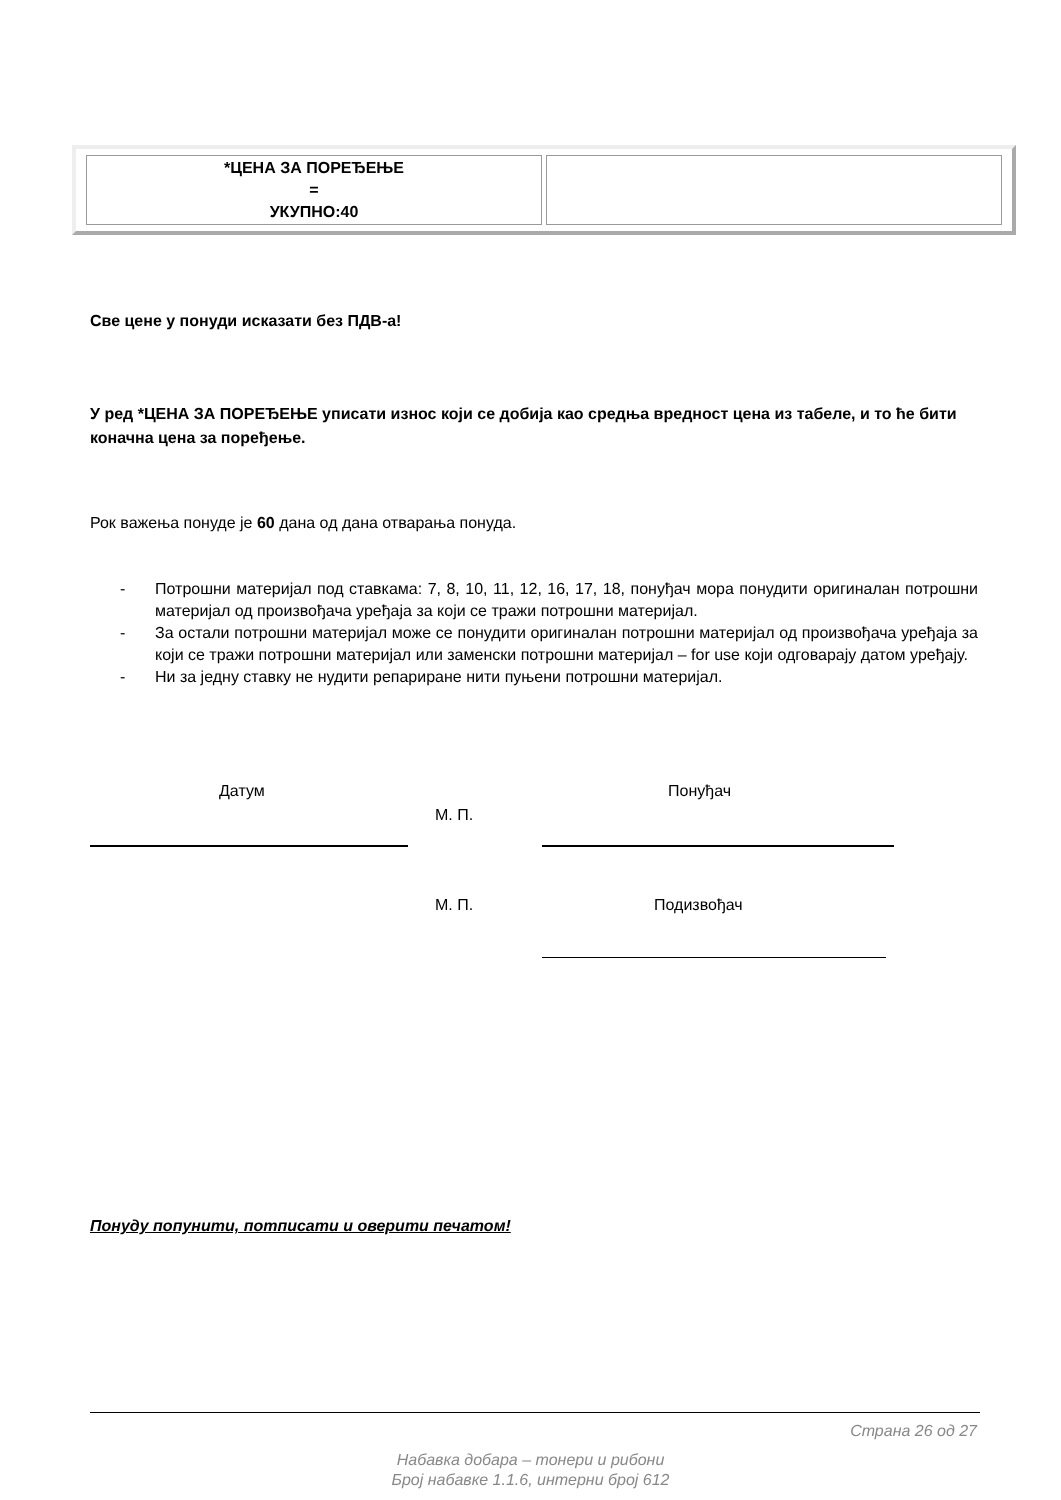| *ЦЕНА ЗА ПОРЕЂЕЊЕ = УКУПНО:40 | |
Све цене у понуди исказати без ПДВ-а!
У ред *ЦЕНА ЗА ПОРЕЂЕЊЕ уписати износ који се добија као средња вредност цена из табеле, и то ће бити коначна цена за поређење.
Рок важења понуде је 60 дана од дана отварања понуда.
- Потрошни материјал под ставкама: 7, 8, 10, 11, 12, 16, 17, 18, понуђач мора понудити оригиналан потрошни материјал од произвођача уређаја за који се тражи потрошни материјал.
- За остали потрошни материјал може се понудити оригиналан потрошни материјал од произвођача уређаја за који се тражи потрошни материјал или заменски потрошни материјал – for use који одговарају датом уређају.
- Ни за једну ставку не нудити репариране нити пуњени потрошни материјал.
Датум Понуђач
М. П.
М. П. Подизвођач
Понуду попунити, потписати и оверити печатом!
Страна 26 од 27
Набавка добара – тонери и рибони
Број набавке 1.1.6, интерни број 612